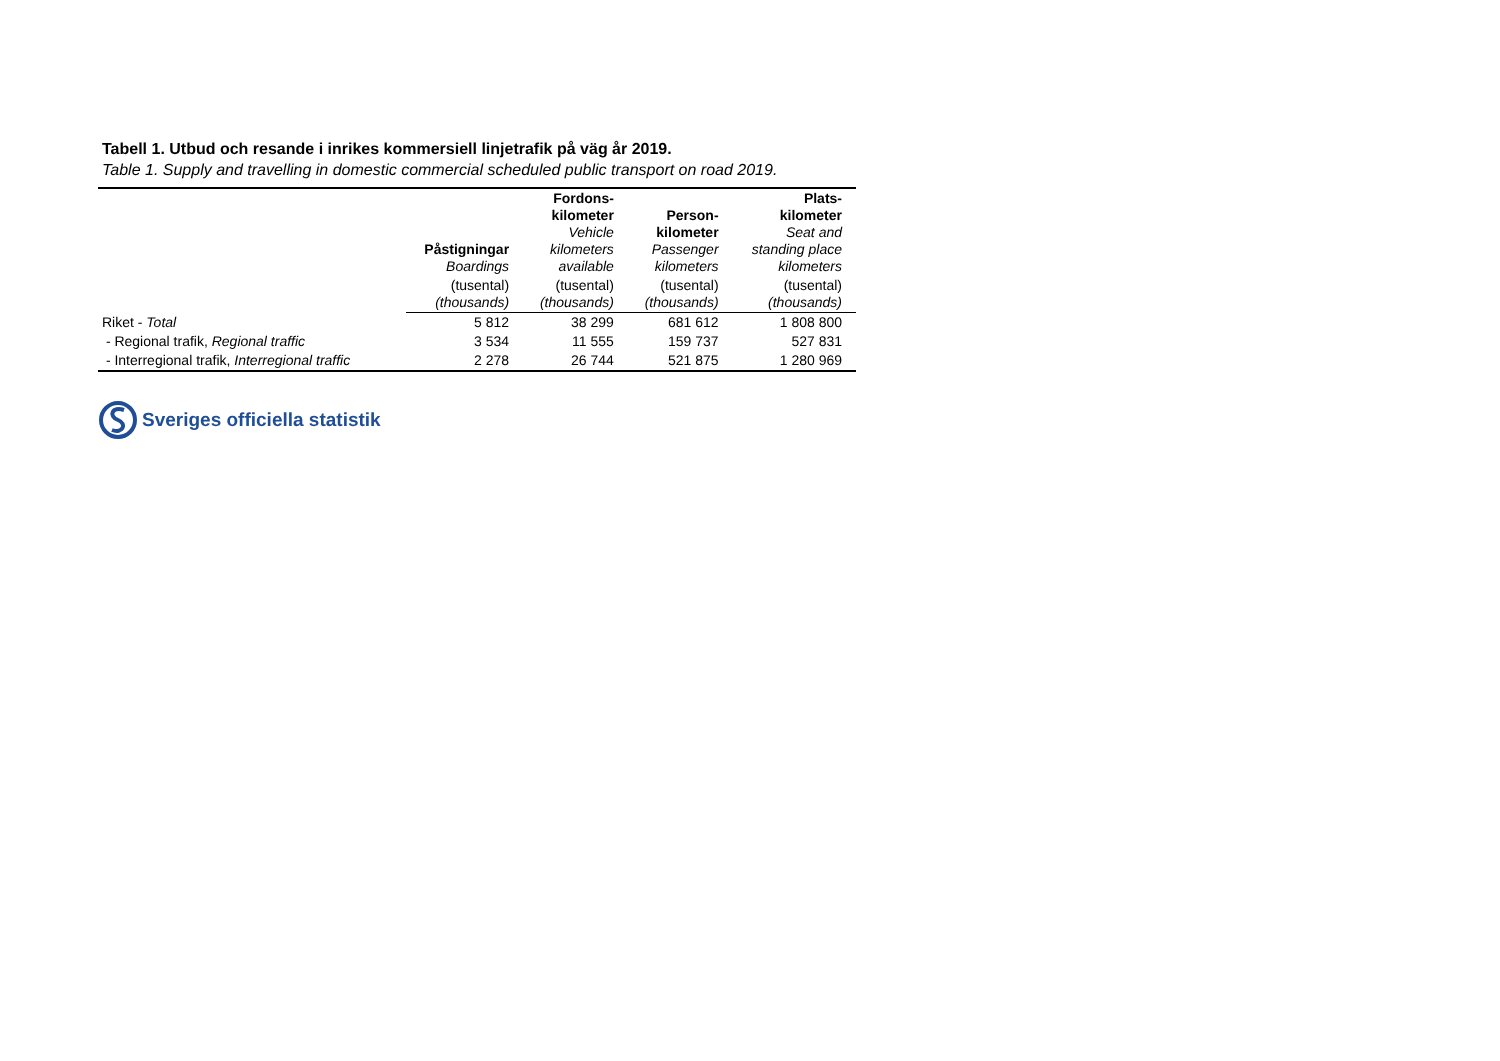Tabell 1. Utbud och resande i inrikes kommersiell linjetrafik på väg år 2019.
Table 1. Supply and travelling in domestic commercial scheduled public transport on road 2019.
| | Påstigningar Boardings | Fordons- kilometer Vehicle kilometers available | Person- kilometer Passenger kilometers | Plats- kilometer Seat and standing place kilometers |
| --- | --- | --- | --- | --- |
| | (tusental) (thousands) | (tusental) (thousands) | (tusental) (thousands) | (tusental) (thousands) |
| Riket - Total | 5 812 | 38 299 | 681 612 | 1 808 800 |
| - Regional trafik, Regional traffic | 3 534 | 11 555 | 159 737 | 527 831 |
| - Interregional trafik, Interregional traffic | 2 278 | 26 744 | 521 875 | 1 280 969 |
Sveriges officiella statistik